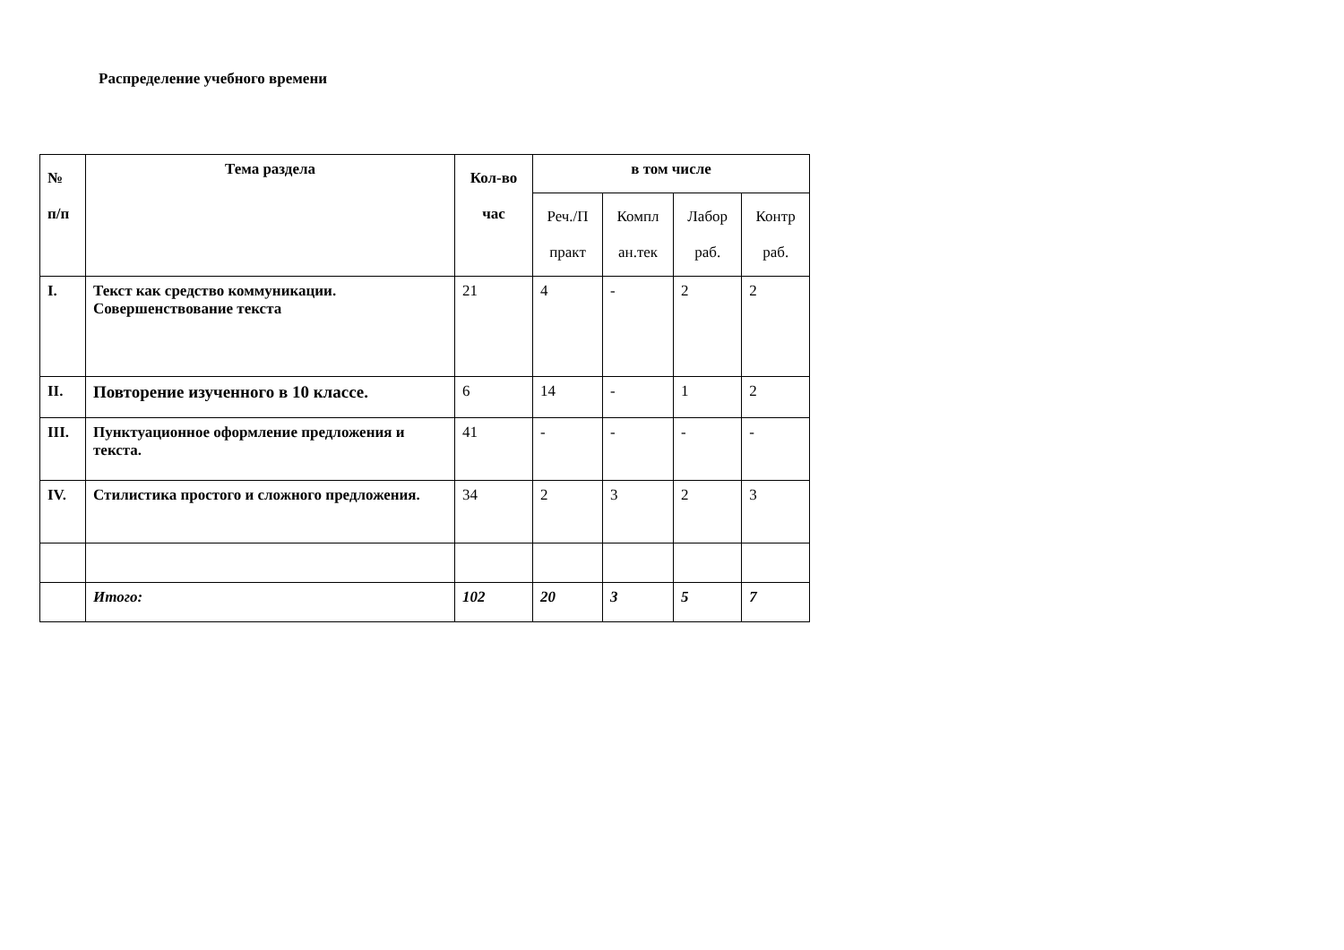Распределение учебного времени
| № п/п | Тема раздела | Кол-во час | в том числе | | | |
| --- | --- | --- | --- | --- | --- | --- |
| | | | Реч./П практ | Компл ан.тек | Лабор раб. | Контр раб. |
| I. | Текст как средство коммуникации. Совершенствование текста | 21 | 4 | - | 2 | 2 |
| II. | Повторение изученного в 10 классе. | 6 | 14 | - | 1 | 2 |
| III. | Пунктуационное оформление предложения и текста. | 41 | - | - | - | - |
| IV. | Стилистика простого и сложного предложения. | 34 | 2 | 3 | 2 | 3 |
| | Итого: | 102 | 20 | 3 | 5 | 7 |